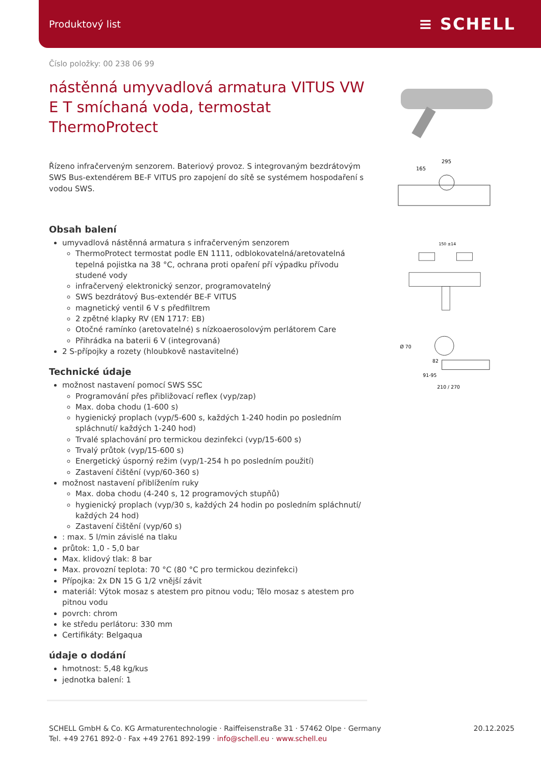Produktový list ≡ SCHELL
Číslo položky: 00 238 06 99
nástěnná umyvadlová armatura VITUS VW E T smíchaná voda, termostat ThermoProtect
Řízeno infračerveným senzorem. Bateriový provoz. S integrovaným bezdrátovým SWS Bus-extendérem BE-F VITUS pro zapojení do sítě se systémem hospodaření s vodou SWS.
Obsah balení
umyvadlová nástěnná armatura s infračerveným senzorem
ThermoProtect termostat podle EN 1111, odblokovatelná/aretovatelná tepelná pojistka na 38 °C, ochrana proti opaření pří výpadku přívodu studené vody
infračervený elektronický senzor, programovatelný
SWS bezdrátový Bus-extendér BE-F VITUS
magnetický ventil 6 V s předfiltrem
2 zpětné klapky RV (EN 1717: EB)
Otočné ramínko (aretovatelné) s nízkoaerosolovým perlátorem Care
Přihrádka na baterii 6 V (integrovaná)
2 S-přípojky a rozety (hloubkově nastavitelné)
Technické údaje
možnost nastavení pomocí SWS SSC
Programování přes přibližovací reflex (vyp/zap)
Max. doba chodu (1-600 s)
hygienický proplach (vyp/5-600 s, každých 1-240 hodin po posledním spláchnutí/ každých 1-240 hod)
Trvalé splachování pro termickou dezinfekci (vyp/15-600 s)
Trvalý průtok (vyp/15-600 s)
Energetický úsporný režim (vyp/1-254 h po posledním použití)
Zastavení čištění (vyp/60-360 s)
možnost nastavení přiblížením ruky
Max. doba chodu (4-240 s, 12 programových stupňů)
hygienický proplach (vyp/30 s, každých 24 hodin po posledním spláchnutí/ každých 24 hod)
Zastavení čištění (vyp/60 s)
: max. 5 l/min závislé na tlaku
průtok: 1,0 - 5,0 bar
Max. klidový tlak: 8 bar
Max. provozní teplota: 70 °C (80 °C pro termickou dezinfekci)
Přípojka: 2x DN 15 G 1/2 vnější závit
materiál: Výtok mosaz s atestem pro pitnou vodu; Tělo mosaz s atestem pro pitnou vodu
povrch: chrom
ke středu perlátoru: 330 mm
Certifikáty: Belgaqua
údaje o dodání
hmotnost: 5,48 kg/kus
jednotka balení: 1
295
165
150 ±14
Ø 70
82
91-95
210 / 270
SCHELL GmbH & Co. KG Armaturentechnologie · Raiffeisenstraße 31 · 57462 Olpe · Germany
Tel. +49 2761 892-0 · Fax +49 2761 892-199 · info@schell.eu · www.schell.eu
20.12.2025